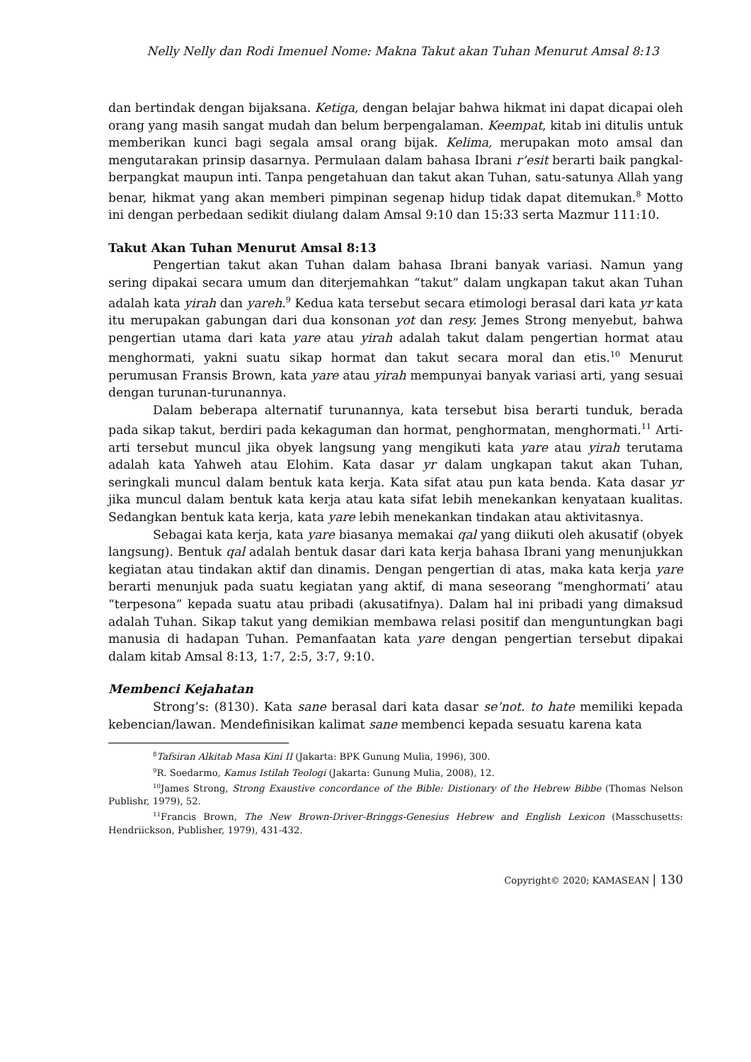Nelly Nelly dan Rodi Imenuel Nome: Makna Takut akan Tuhan Menurut Amsal 8:13
dan bertindak dengan bijaksana. Ketiga, dengan belajar bahwa hikmat ini dapat dicapai oleh orang yang masih sangat mudah dan belum berpengalaman. Keempat, kitab ini ditulis untuk memberikan kunci bagi segala amsal orang bijak. Kelima, merupakan moto amsal dan mengutarakan prinsip dasarnya. Permulaan dalam bahasa Ibrani r’esit berarti baik pangkal-berpangkat maupun inti. Tanpa pengetahuan dan takut akan Tuhan, satu-satunya Allah yang benar, hikmat yang akan memberi pimpinan segenap hidup tidak dapat ditemukan.<sup>8</sup> Motto ini dengan perbedaan sedikit diulang dalam Amsal 9:10 dan 15:33 serta Mazmur 111:10.
Takut Akan Tuhan Menurut Amsal 8:13
Pengertian takut akan Tuhan dalam bahasa Ibrani banyak variasi. Namun yang sering dipakai secara umum dan diterjemahkan “takut” dalam ungkapan takut akan Tuhan adalah kata yirah dan yareh.<sup>9</sup> Kedua kata tersebut secara etimologi berasal dari kata yr kata itu merupakan gabungan dari dua konsonan yot dan resy. Jemes Strong menyebut, bahwa pengertian utama dari kata yare atau yirah adalah takut dalam pengertian hormat atau menghormati, yakni suatu sikap hormat dan takut secara moral dan etis.<sup>10</sup> Menurut perumusan Fransis Brown, kata yare atau yirah mempunyai banyak variasi arti, yang sesuai dengan turunan-turunannya.
Dalam beberapa alternatif turunannya, kata tersebut bisa berarti tunduk, berada pada sikap takut, berdiri pada kekaguman dan hormat, penghormatan, menghormati.<sup>11</sup> Arti-arti tersebut muncul jika obyek langsung yang mengikuti kata yare atau yirah terutama adalah kata Yahweh atau Elohim. Kata dasar yr dalam ungkapan takut akan Tuhan, seringkali muncul dalam bentuk kata kerja. Kata sifat atau pun kata benda. Kata dasar yr jika muncul dalam bentuk kata kerja atau kata sifat lebih menekankan kenyataan kualitas. Sedangkan bentuk kata kerja, kata yare lebih menekankan tindakan atau aktivitasnya.
Sebagai kata kerja, kata yare biasanya memakai qal yang diikuti oleh akusatif (obyek langsung). Bentuk qal adalah bentuk dasar dari kata kerja bahasa Ibrani yang menunjukkan kegiatan atau tindakan aktif dan dinamis. Dengan pengertian di atas, maka kata kerja yare berarti menunjuk pada suatu kegiatan yang aktif, di mana seseorang “menghormati’ atau “terpesona” kepada suatu atau pribadi (akusatifnya). Dalam hal ini pribadi yang dimaksud adalah Tuhan. Sikap takut yang demikian membawa relasi positif dan menguntungkan bagi manusia di hadapan Tuhan. Pemanfaatan kata yare dengan pengertian tersebut dipakai dalam kitab Amsal 8:13, 1:7, 2:5, 3:7, 9:10.
Membenci Kejahatan
Strong’s: (8130). Kata sane berasal dari kata dasar se’not. to hate memiliki kepada kebencian/lawan. Mendefinisikan kalimat sane membenci kepada sesuatu karena kata
<sup>8</sup> Tafsiran Alkitab Masa Kini II (Jakarta: BPK Gunung Mulia, 1996), 300.
<sup>9</sup> R. Soedarmo, Kamus Istilah Teologi (Jakarta: Gunung Mulia, 2008), 12.
<sup>10</sup> James Strong, Strong Exaustive concordance of the Bible: Distionary of the Hebrew Bibbe (Thomas Nelson Publishr, 1979), 52.
<sup>11</sup> Francis Brown, The New Brown-Driver-Bringgs-Genesius Hebrew and English Lexicon (Masschusetts: Hendriickson, Publisher, 1979), 431-432.
Copyright© 2020; KAMASEAN | 130